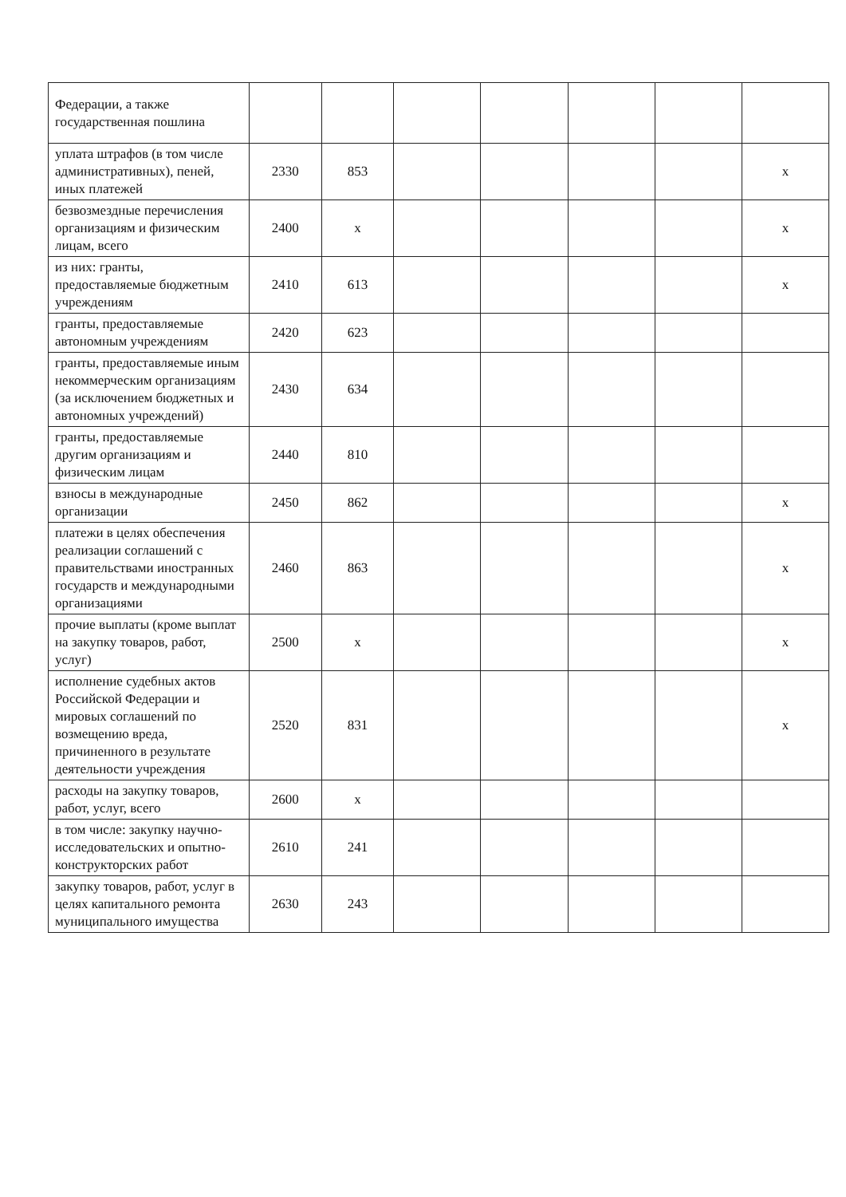| Федерации, а также государственная пошлина | | | | | | | |
| уплата штрафов (в том числе административных), пеней, иных платежей | 2330 | 853 | | | | | x |
| безвозмездные перечисления организациям и физическим лицам, всего | 2400 | x | | | | | x |
| из них: гранты, предоставляемые бюджетным учреждениям | 2410 | 613 | | | | | x |
| гранты, предоставляемые автономным учреждениям | 2420 | 623 | | | | | |
| гранты, предоставляемые иным некоммерческим организациям (за исключением бюджетных и автономных учреждений) | 2430 | 634 | | | | | |
| гранты, предоставляемые другим организациям и физическим лицам | 2440 | 810 | | | | | |
| взносы в международные организации | 2450 | 862 | | | | | x |
| платежи в целях обеспечения реализации соглашений с правительствами иностранных государств и международными организациями | 2460 | 863 | | | | | x |
| прочие выплаты (кроме выплат на закупку товаров, работ, услуг) | 2500 | x | | | | | x |
| исполнение судебных актов Российской Федерации и мировых соглашений по возмещению вреда, причиненного в результате деятельности учреждения | 2520 | 831 | | | | | x |
| расходы на закупку товаров, работ, услуг, всего | 2600 | x | | | | | |
| в том числе: закупку научно-исследовательских и опытно-конструкторских работ | 2610 | 241 | | | | | |
| закупку товаров, работ, услуг в целях капитального ремонта муниципального имущества | 2630 | 243 | | | | | |